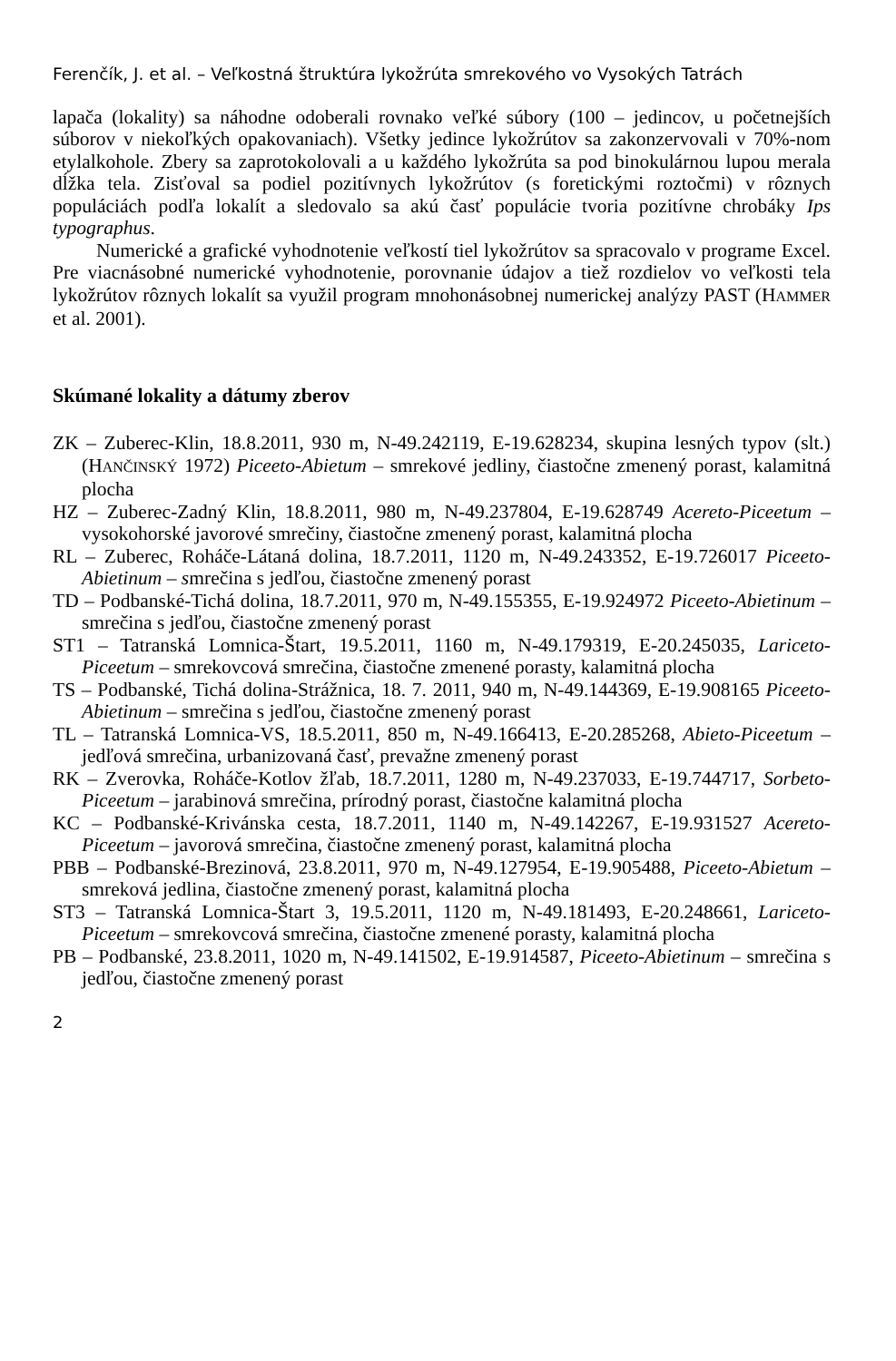Ferenčík, J. et al. – Veľkostná štruktúra lykožrúta smrekového vo Vysokých Tatrách
lapača (lokality) sa náhodne odoberali rovnako veľké súbory (100 – jedincov, u početnejších súborov v niekoľkých opakovaniach). Všetky jedince lykožrútov sa zakonzervovali v 70%-nom etylalkohole. Zbery sa zaprotokolovali a u každého lykožrúta sa pod binokulárnou lupou merala dĺžka tela. Zisťoval sa podiel pozitívnych lykožrútov (s foretickými roztočmi) v rôznych populáciách podľa lokalít a sledovalo sa akú časť populácie tvoria pozitívne chrobáky Ips typographus.
Numerické a grafické vyhodnotenie veľkostí tiel lykožrútov sa spracovalo v programe Excel. Pre viacnásobné numerické vyhodnotenie, porovnanie údajov a tiež rozdielov vo veľkosti tela lykožrútov rôznych lokalít sa využil program mnohonásobnej numerickej analýzy PAST (HAMMER et al. 2001).
Skúmané lokality a dátumy zberov
ZK – Zuberec-Klin, 18.8.2011, 930 m, N-49.242119, E-19.628234, skupina lesných typov (slt.) (HANČINSKÝ 1972) Piceeto-Abietum – smrekové jedliny, čiastočne zmenený porast, kalamitná plocha
HZ – Zuberec-Zadný Klin, 18.8.2011, 980 m, N-49.237804, E-19.628749 Acereto-Piceetum – vysokohorské javorové smrečiny, čiastočne zmenený porast, kalamitná plocha
RL – Zuberec, Roháče-Látaná dolina, 18.7.2011, 1120 m, N-49.243352, E-19.726017 Piceeto-Abietinum – smrečina s jedľou, čiastočne zmenený porast
TD – Podbanské-Tichá dolina, 18.7.2011, 970 m, N-49.155355, E-19.924972 Piceeto-Abietinum – smrečina s jedľou, čiastočne zmenený porast
ST1 – Tatranská Lomnica-Štart, 19.5.2011, 1160 m, N-49.179319, E-20.245035, Lariceto-Piceetum – smrekovcová smrečina, čiastočne zmenené porasty, kalamitná plocha
TS – Podbanské, Tichá dolina-Strážnica, 18. 7. 2011, 940 m, N-49.144369, E-19.908165 Piceeto-Abietinum – smrečina s jedľou, čiastočne zmenený porast
TL – Tatranská Lomnica-VS, 18.5.2011, 850 m, N-49.166413, E-20.285268, Abieto-Piceetum – jedľová smrečina, urbanizovaná časť, prevažne zmenený porast
RK – Zverovka, Roháče-Kotlov žľab, 18.7.2011, 1280 m, N-49.237033, E-19.744717, Sorbeto-Piceetum – jarabinová smrečina, prírodný porast, čiastočne kalamitná plocha
KC – Podbanské-Krivánska cesta, 18.7.2011, 1140 m, N-49.142267, E-19.931527 Acereto-Piceetum – javorová smrečina, čiastočne zmenený porast, kalamitná plocha
PBB – Podbanské-Brezinová, 23.8.2011, 970 m, N-49.127954, E-19.905488, Piceeto-Abietum – smreková jedlina, čiastočne zmenený porast, kalamitná plocha
ST3 – Tatranská Lomnica-Štart 3, 19.5.2011, 1120 m, N-49.181493, E-20.248661, Lariceto-Piceetum – smrekovcová smrečina, čiastočne zmenené porasty, kalamitná plocha
PB – Podbanské, 23.8.2011, 1020 m, N-49.141502, E-19.914587, Piceeto-Abietinum – smrečina s jedľou, čiastočne zmenený porast
2